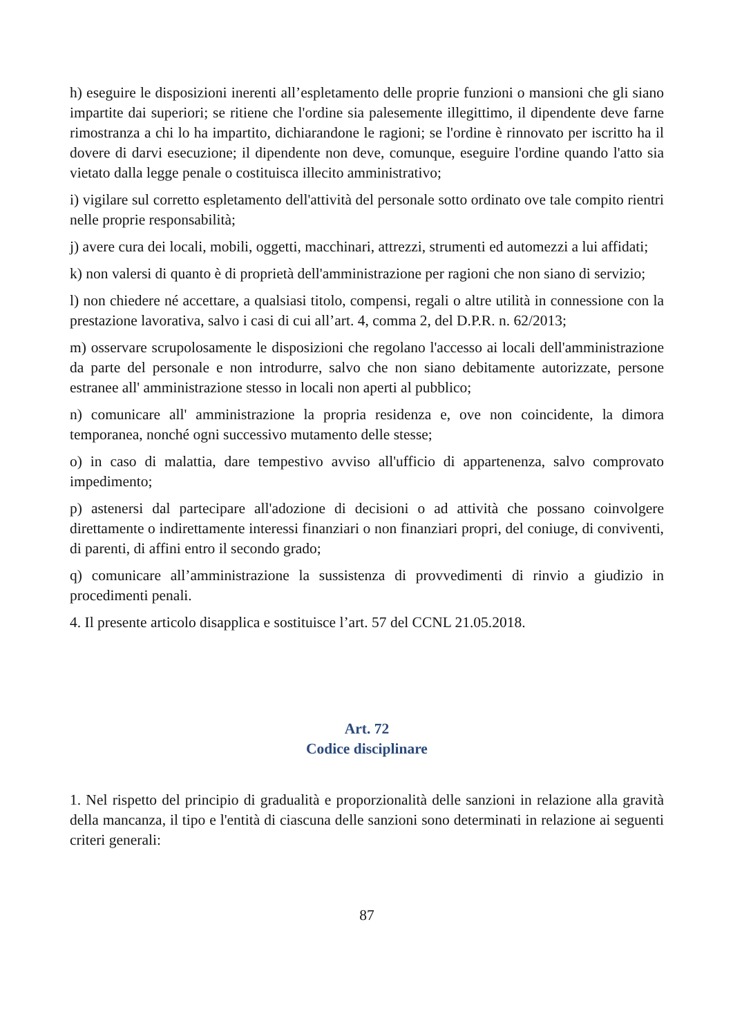h) eseguire le disposizioni inerenti all’espletamento delle proprie funzioni o mansioni che gli siano impartite dai superiori; se ritiene che l'ordine sia palesemente illegittimo, il dipendente deve farne rimostranza a chi lo ha impartito, dichiarandone le ragioni; se l'ordine è rinnovato per iscritto ha il dovere di darvi esecuzione; il dipendente non deve, comunque, eseguire l'ordine quando l'atto sia vietato dalla legge penale o costituisca illecito amministrativo;
i) vigilare sul corretto espletamento dell'attività del personale sotto ordinato ove tale compito rientri nelle proprie responsabilità;
j) avere cura dei locali, mobili, oggetti, macchinari, attrezzi, strumenti ed automezzi a lui affidati;
k) non valersi di quanto è di proprietà dell'amministrazione per ragioni che non siano di servizio;
l) non chiedere né accettare, a qualsiasi titolo, compensi, regali o altre utilità in connessione con la prestazione lavorativa, salvo i casi di cui all’art. 4, comma 2, del D.P.R. n. 62/2013;
m) osservare scrupolosamente le disposizioni che regolano l'accesso ai locali dell'amministrazione da parte del personale e non introdurre, salvo che non siano debitamente autorizzate, persone estranee all' amministrazione stesso in locali non aperti al pubblico;
n) comunicare all' amministrazione la propria residenza e, ove non coincidente, la dimora temporanea, nonché ogni successivo mutamento delle stesse;
o) in caso di malattia, dare tempestivo avviso all'ufficio di appartenenza, salvo comprovato impedimento;
p) astenersi dal partecipare all'adozione di decisioni o ad attività che possano coinvolgere direttamente o indirettamente interessi finanziari o non finanziari propri, del coniuge, di conviventi, di parenti, di affini entro il secondo grado;
q) comunicare all’amministrazione la sussistenza di provvedimenti di rinvio a giudizio in procedimenti penali.
4. Il presente articolo disapplica e sostituisce l’art. 57 del CCNL 21.05.2018.
Art. 72
Codice disciplinare
1. Nel rispetto del principio di gradualità e proporzionalità delle sanzioni in relazione alla gravità della mancanza, il tipo e l'entità di ciascuna delle sanzioni sono determinati in relazione ai seguenti criteri generali:
87